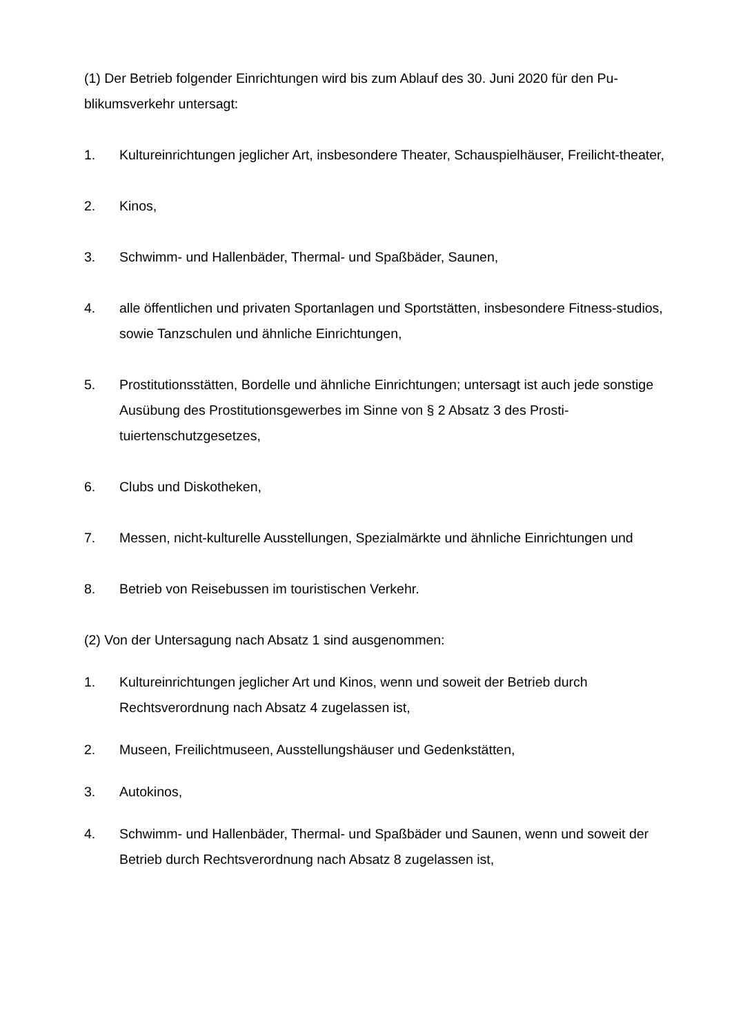(1) Der Betrieb folgender Einrichtungen wird bis zum Ablauf des 30. Juni 2020 für den Pu-blikumsverkehr untersagt:
1. Kultureinrichtungen jeglicher Art, insbesondere Theater, Schauspielhäuser, Freilicht-theater,
2. Kinos,
3. Schwimm- und Hallenbäder, Thermal- und Spaßbäder, Saunen,
4. alle öffentlichen und privaten Sportanlagen und Sportstätten, insbesondere Fitness-studios, sowie Tanzschulen und ähnliche Einrichtungen,
5. Prostitutionsstätten, Bordelle und ähnliche Einrichtungen; untersagt ist auch jede sonstige Ausübung des Prostitutionsgewerbes im Sinne von § 2 Absatz 3 des Prosti-tuiertenschutzgesetzes,
6. Clubs und Diskotheken,
7. Messen, nicht-kulturelle Ausstellungen, Spezialmärkte und ähnliche Einrichtungen und
8. Betrieb von Reisebussen im touristischen Verkehr.
(2) Von der Untersagung nach Absatz 1 sind ausgenommen:
1. Kultureinrichtungen jeglicher Art und Kinos, wenn und soweit der Betrieb durch Rechtsverordnung nach Absatz 4 zugelassen ist,
2. Museen, Freilichtmuseen, Ausstellungshäuser und Gedenkstätten,
3. Autokinos,
4. Schwimm- und Hallenbäder, Thermal- und Spaßbäder und Saunen, wenn und soweit der Betrieb durch Rechtsverordnung nach Absatz 8 zugelassen ist,